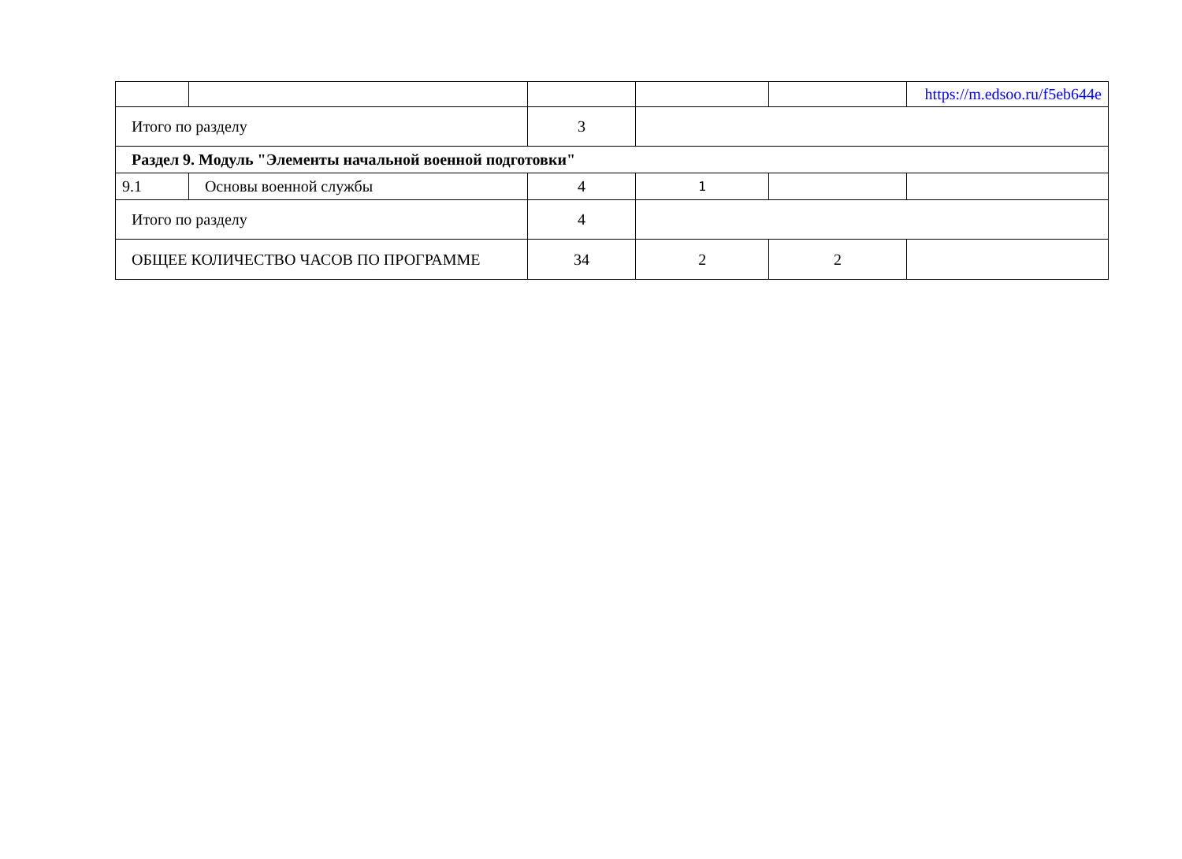| | | | | | https://m.edsoo.ru/f5eb644e |
| Итого по разделу | | 3 | | | |
| Раздел 9. Модуль "Элементы начальной военной подготовки" | | | | | |
| 9.1 | Основы военной службы | 4 | 1 | | |
| Итого по разделу | | 4 | | | |
| ОБЩЕЕ КОЛИЧЕСТВО ЧАСОВ ПО ПРОГРАММЕ | | 34 | 2 | 2 | |